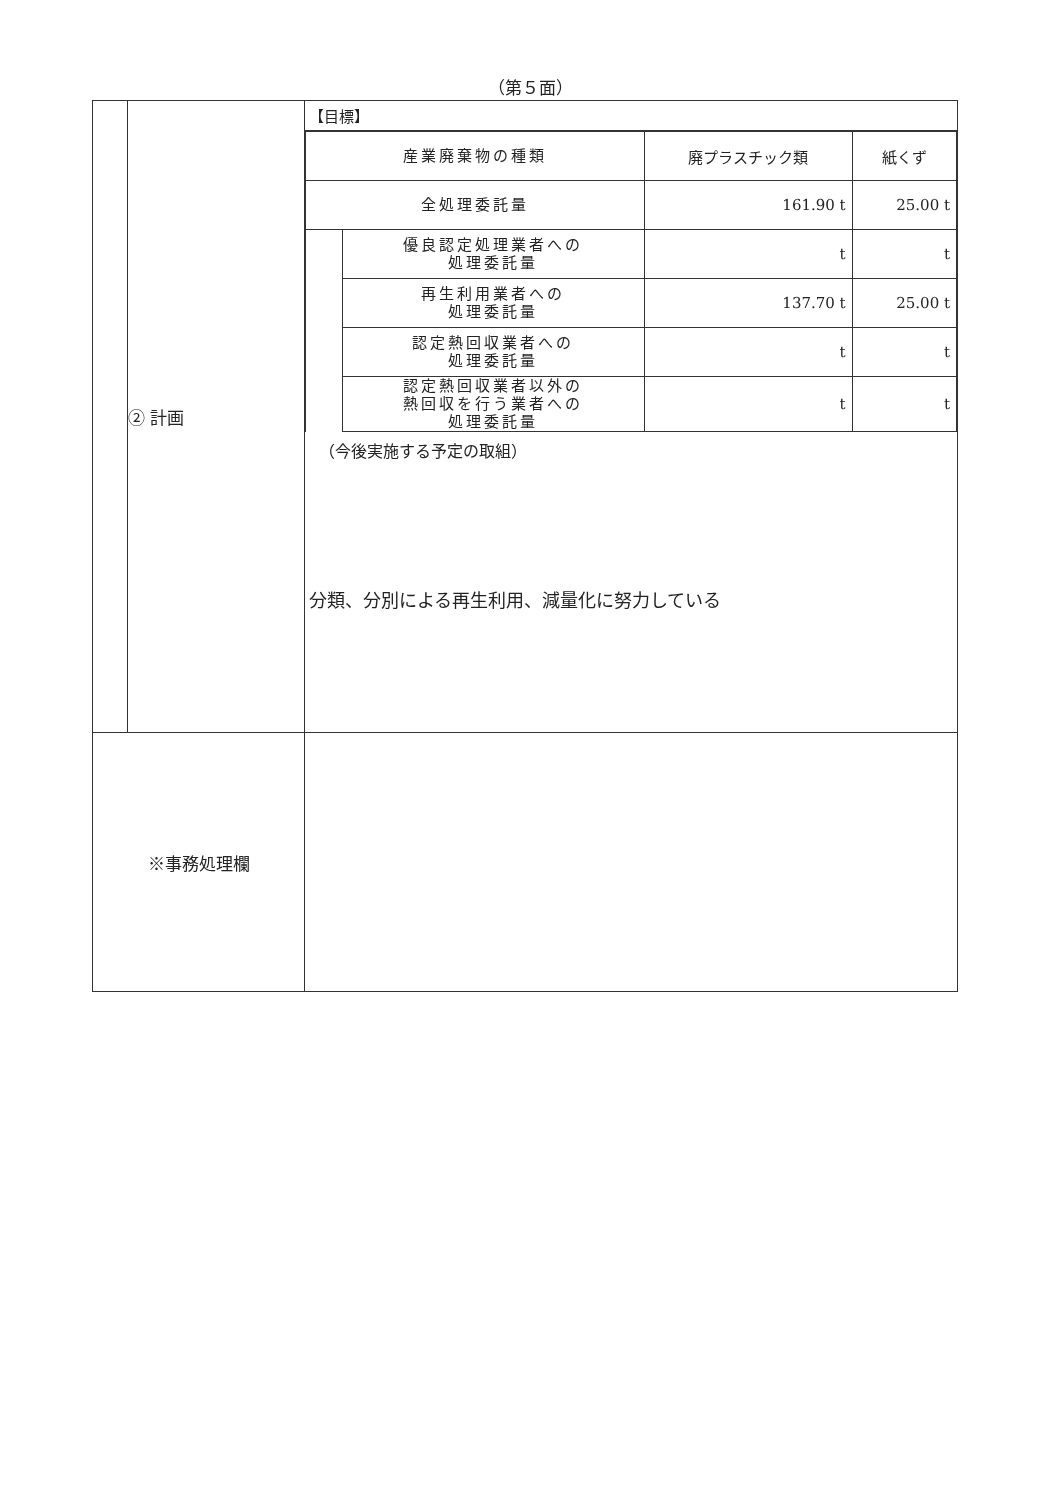（第５面）
| | ② 計画 | 【目標】 / 産業廃棄物の種類 / / 廃プラスチック類 / 紙くず / / 全処理委託量 / / 161.90 t / 25.00 t / / / 優良認定処理業者への 処理委託量 / t / t / / / 再生利用業者への 処理委託量 / 137.70 t / 25.00 t / / / 認定熱回収業者への 処理委託量 / t / t / / / 認定熱回収業者以外の 熱回収を行う業者への 処理委託量 / t / t / （今後実施する予定の取組） 分類、分別による再生利用、減量化に努力している |
| ※事務処理欄 | | |